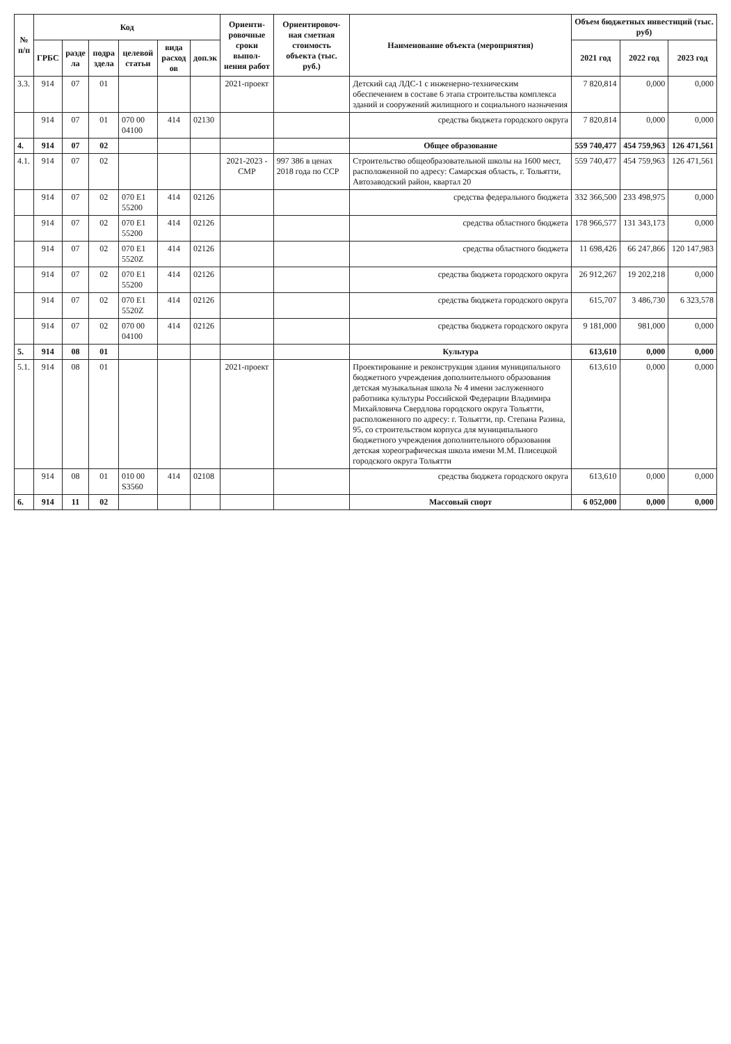| № п/п | Код | | | | | | Ориенти-ровочные сроки выпол-нения работ | Ориентировоч-ная сметная стоимость объекта (тыс. руб.) | Наименование объекта (мероприятия) | Объем бюджетных инвестиций (тыс. руб) | | |
| --- | --- | --- | --- | --- | --- | --- | --- | --- | --- | --- | --- | --- |
| | ГРБС | разде ла | подра здела | целевой статьи | вида расход ов | доп.эк | | | | 2021 год | 2022 год | 2023 год |
| 3.3. | 914 | 07 | 01 | | | | 2021-проект | | Детский сад ЛДС-1 с инженерно-техническим обеспечением в составе 6 этапа строительства комплекса зданий и сооружений жилищного и социального назначения | 7 820,814 | 0,000 | 0,000 |
| | 914 | 07 | 01 | 070 00 04100 | 414 | 02130 | | | средства бюджета городского округа | 7 820,814 | 0,000 | 0,000 |
| 4. | 914 | 07 | 02 | | | | | | Общее образование | 559 740,477 | 454 759,963 | 126 471,561 |
| 4.1. | 914 | 07 | 02 | | | | 2021-2023 - СМР | 997 386 в ценах 2018 года по ССР | Строительство общеобразовательной школы на 1600 мест, расположенной по адресу: Самарская область, г. Тольятти, Автозаводский район, квартал 20 | 559 740,477 | 454 759,963 | 126 471,561 |
| | 914 | 07 | 02 | 070 E1 55200 | 414 | 02126 | | | средства федерального бюджета | 332 366,500 | 233 498,975 | 0,000 |
| | 914 | 07 | 02 | 070 E1 55200 | 414 | 02126 | | | средства областного бюджета | 178 966,577 | 131 343,173 | 0,000 |
| | 914 | 07 | 02 | 070 E1 5520Z | 414 | 02126 | | | средства областного бюджета | 11 698,426 | 66 247,866 | 120 147,983 |
| | 914 | 07 | 02 | 070 E1 55200 | 414 | 02126 | | | средства бюджета городского округа | 26 912,267 | 19 202,218 | 0,000 |
| | 914 | 07 | 02 | 070 E1 5520Z | 414 | 02126 | | | средства бюджета городского округа | 615,707 | 3 486,730 | 6 323,578 |
| | 914 | 07 | 02 | 070 00 04100 | 414 | 02126 | | | средства бюджета городского округа | 9 181,000 | 981,000 | 0,000 |
| 5. | 914 | 08 | 01 | | | | | | Культура | 613,610 | 0,000 | 0,000 |
| 5.1. | 914 | 08 | 01 | | | | 2021-проект | | Проектирование и реконструкция здания муниципального бюджетного учреждения дополнительного образования детская музыкальная школа № 4 имени заслуженного работника культуры Российской Федерации Владимира Михайловича Свердлова городского округа Тольятти, расположенного по адресу: г. Тольятти, пр. Степана Разина, 95, со строительством корпуса для муниципального бюджетного учреждения дополнительного образования детская хореографическая школа имени М.М. Плисецкой городского округа Тольятти | 613,610 | 0,000 | 0,000 |
| | 914 | 08 | 01 | 010 00 S3560 | 414 | 02108 | | | средства бюджета городского округа | 613,610 | 0,000 | 0,000 |
| 6. | 914 | 11 | 02 | | | | | | Массовый спорт | 6 052,000 | 0,000 | 0,000 |